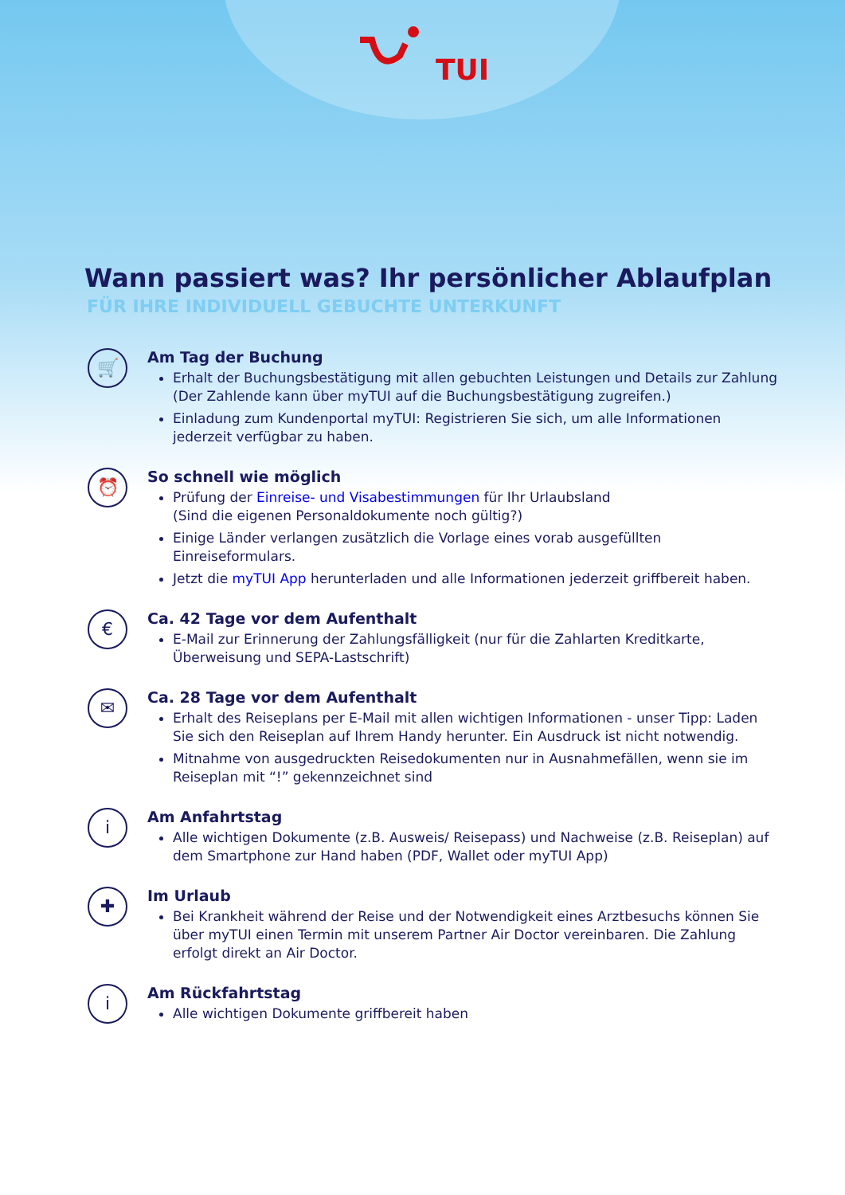TUI
Wann passiert was? Ihr persönlicher Ablaufplan
FÜR IHRE INDIVIDUELL GEBUCHTE UNTERKUNFT
🛒
Am Tag der Buchung
Erhalt der Buchungsbestätigung mit allen gebuchten Leistungen und Details zur Zahlung (Der Zahlende kann über myTUI auf die Buchungsbestätigung zugreifen.)
Einladung zum Kundenportal myTUI: Registrieren Sie sich, um alle Informationen jederzeit verfügbar zu haben.
⏰
So schnell wie möglich
Prüfung der Einreise- und Visabestimmungen für Ihr Urlaubsland
(Sind die eigenen Personaldokumente noch gültig?)
Einige Länder verlangen zusätzlich die Vorlage eines vorab ausgefüllten Einreiseformulars.
Jetzt die myTUI App herunterladen und alle Informationen jederzeit griffbereit haben.
€
Ca. 42 Tage vor dem Aufenthalt
E-Mail zur Erinnerung der Zahlungsfälligkeit (nur für die Zahlarten Kreditkarte, Überweisung und SEPA-Lastschrift)
✉
Ca. 28 Tage vor dem Aufenthalt
Erhalt des Reiseplans per E-Mail mit allen wichtigen Informationen - unser Tipp: Laden Sie sich den Reiseplan auf Ihrem Handy herunter. Ein Ausdruck ist nicht notwendig.
Mitnahme von ausgedruckten Reisedokumenten nur in Ausnahmefällen, wenn sie im Reiseplan mit “!” gekennzeichnet sind
i
Am Anfahrtstag
Alle wichtigen Dokumente (z.B. Ausweis/ Reisepass) und Nachweise (z.B. Reiseplan) auf dem Smartphone zur Hand haben (PDF, Wallet oder myTUI App)
✚
Im Urlaub
Bei Krankheit während der Reise und der Notwendigkeit eines Arztbesuchs können Sie über myTUI einen Termin mit unserem Partner Air Doctor vereinbaren. Die Zahlung erfolgt direkt an Air Doctor.
i
Am Rückfahrtstag
Alle wichtigen Dokumente griffbereit haben